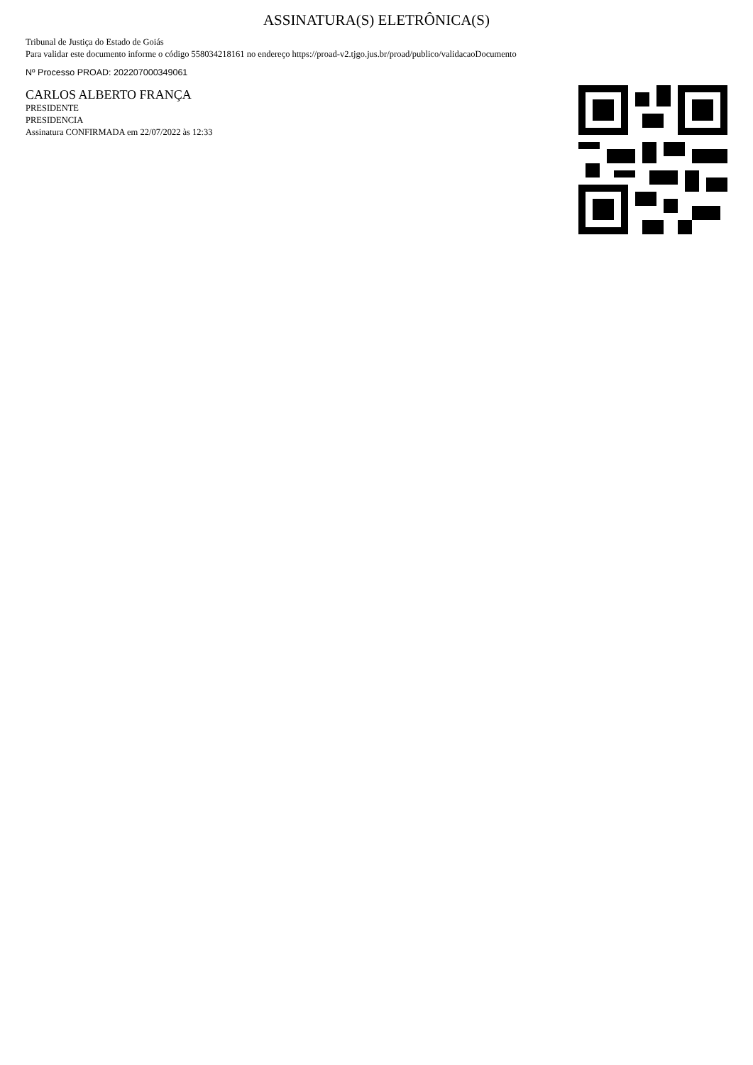ASSINATURA(S) ELETRÔNICA(S)
Tribunal de Justiça do Estado de Goiás
Para validar este documento informe o código 558034218161 no endereço https://proad-v2.tjgo.jus.br/proad/publico/validacaoDocumento
Nº Processo PROAD: 202207000349061
CARLOS ALBERTO FRANÇA
PRESIDENTE
PRESIDENCIA
Assinatura CONFIRMADA em 22/07/2022 às 12:33